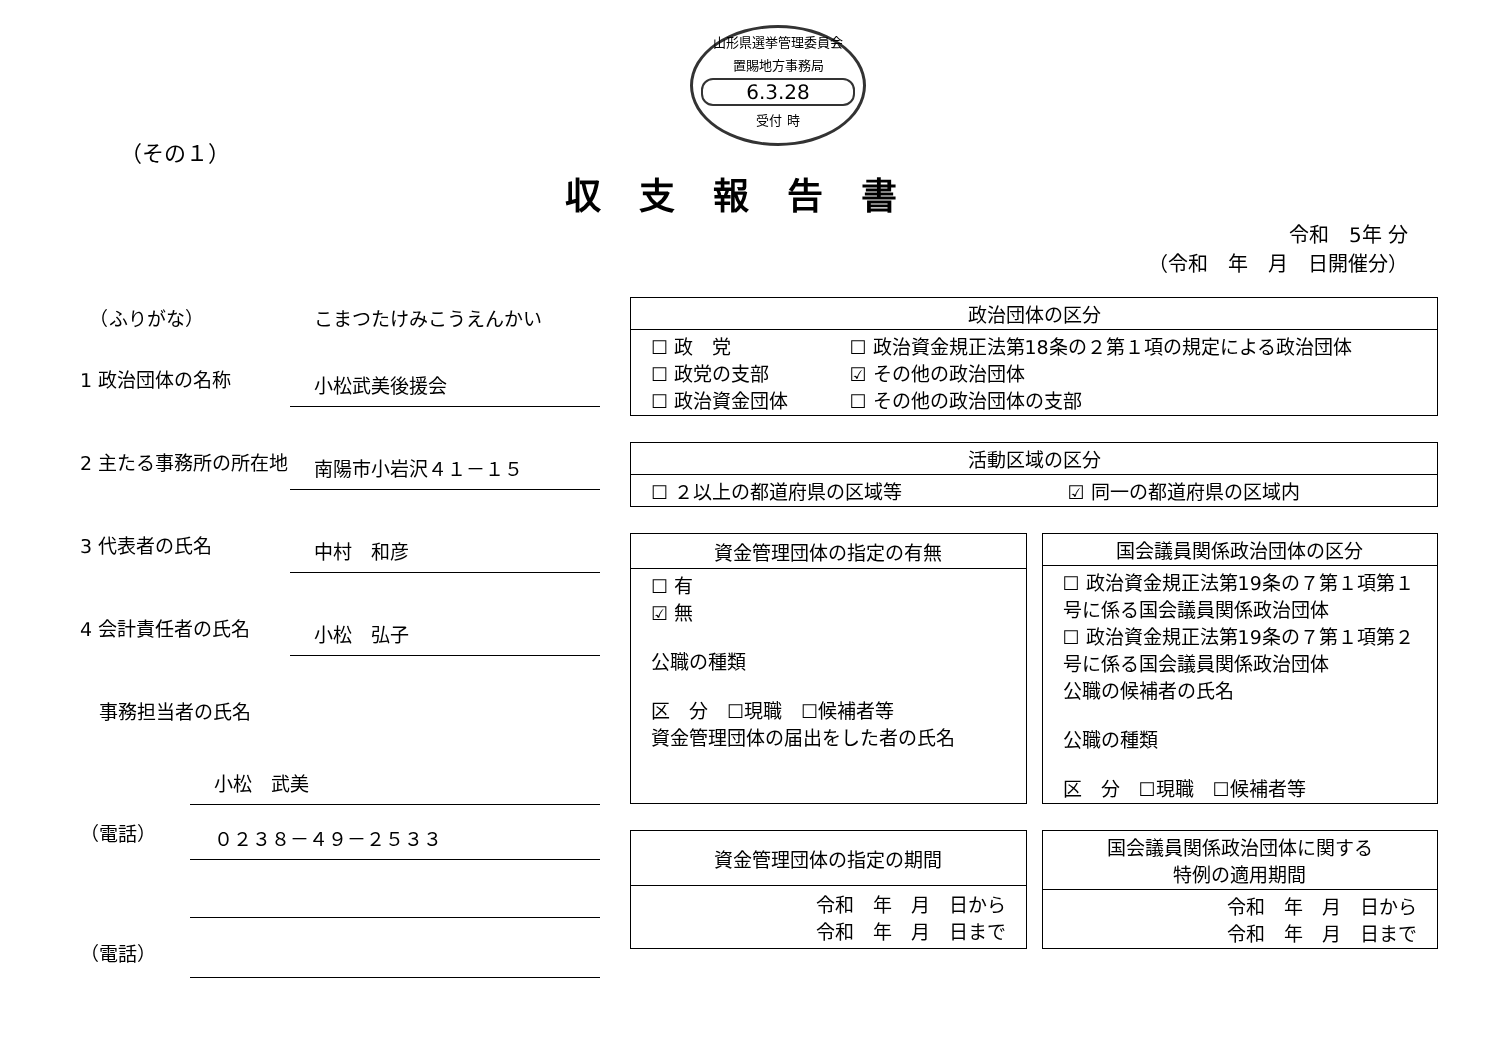山形県選挙管理委員会
置賜地方事務局
6.3.28
受付 時
（その１）
収支報告書
令和　5年 分
（令和　年　月　日開催分）
　（ふりがな） こまつたけみこうえんかい
1 政治団体の名称
小松武美後援会
2 主たる事務所の所在地
南陽市小岩沢４１－１５
3 代表者の氏名
中村　和彦
4 会計責任者の氏名
小松　弘子
　事務担当者の氏名
小松　武美
（電話）
０２３８－４９－２５３３
（電話）
| 政治団体の区分 | |
| --- | --- |
| ☐ 政 党 ☐ 政党の支部 ☐ 政治資金団体 | ☐ 政治資金規正法第18条の２第１項の規定による政治団体 ☑ その他の政治団体 ☐ その他の政治団体の支部 |
| 活動区域の区分 | |
| --- | --- |
| ☐ ２以上の都道府県の区域等 | ☑ 同一の都道府県の区域内 |
| 資金管理団体の指定の有無 |
| --- |
| ☐ 有 ☑ 無 公職の種類 区 分 ☐現職 ☐候補者等 資金管理団体の届出をした者の氏名 |
| 国会議員関係政治団体の区分 |
| --- |
| ☐ 政治資金規正法第19条の７第１項第１号に係る国会議員関係政治団体 ☐ 政治資金規正法第19条の７第１項第２号に係る国会議員関係政治団体 公職の候補者の氏名 公職の種類 区 分 ☐現職 ☐候補者等 |
| 資金管理団体の指定の期間 |
| --- |
| 令和 年 月 日から 令和 年 月 日まで |
| 国会議員関係政治団体に関する 特例の適用期間 |
| --- |
| 令和 年 月 日から 令和 年 月 日まで |